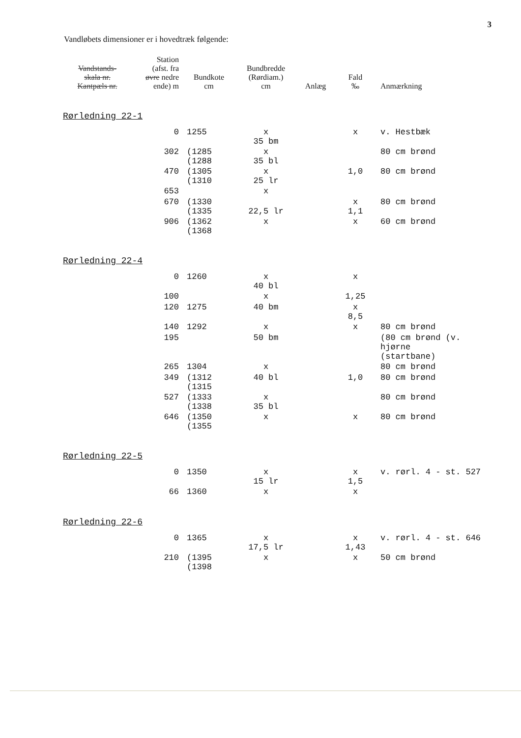3
Vandløbets dimensioner er i hovedtræk følgende:
| Vandstands- skala nr. Kantpæls nr. | Station (afst. fra øvre nedre ende) m | Bundkote cm | Bundbredde (Rørdiam.) cm | Anlæg | Fald ‰ | Anmærkning |
| --- | --- | --- | --- | --- | --- | --- |
Rørledning 22-1
| | 0 | 1255 | x 35 bm | | x | v. Hestbæk |
| | 302 | (1285 (1288 | x 35 bl | | | 80 cm brønd |
| | 470 | (1305 (1310 | x 25 lr | | 1,0 | 80 cm brønd |
| | 653 | | x | | | |
| | 670 | (1330 (1335 | 22,5 lr | | x 1,1 | 80 cm brønd |
| | 906 | (1362 (1368 | x | | x | 60 cm brønd |
Rørledning 22-4
| | 0 | 1260 | x 40 bl | | x | |
| | 100 | | x | | 1,25 | |
| | 120 | 1275 | 40 bm | | x 8,5 | |
| | 140 | 1292 | x | | x | 80 cm brønd |
| | 195 | | 50 bm | | | (80 cm brønd (v. hjørne (startbane) |
| | 265 | 1304 | x | | | 80 cm brønd |
| | 349 | (1312 (1315 | 40 bl | | 1,0 | 80 cm brønd |
| | 527 | (1333 (1338 | x 35 bl | | | 80 cm brønd |
| | 646 | (1350 (1355 | x | | x | 80 cm brønd |
Rørledning 22-5
| | 0 | 1350 | x 15 lr | | x 1,5 | v. rørl. 4 - st. 527 |
| | 66 | 1360 | x | | x | |
Rørledning 22-6
| | 0 | 1365 | x 17,5 lr | | x 1,43 | v. rørl. 4 - st. 646 |
| | 210 | (1395 (1398 | x | | x | 50 cm brønd |